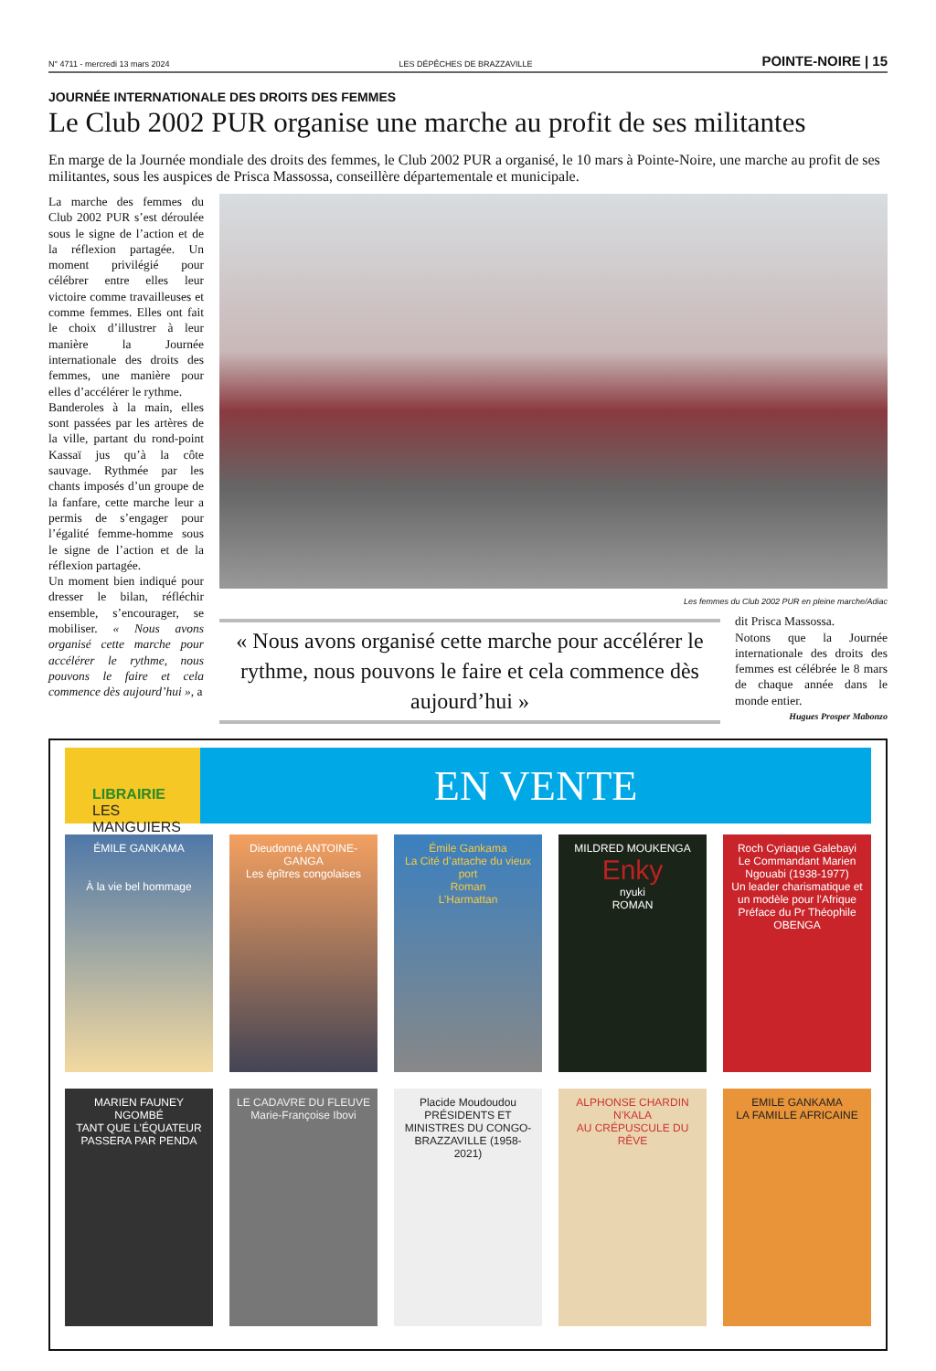N° 4711 - mercredi 13 mars 2024 LES DÉPÊCHES DE BRAZZAVILLE POINTE-NOIRE | 15
JOURNÉE INTERNATIONALE DES DROITS DES FEMMES
Le Club 2002 PUR organise une marche au profit de ses militantes
En marge de la Journée mondiale des droits des femmes, le Club 2002 PUR a organisé, le 10 mars à Pointe-Noire, une marche au profit de ses militantes, sous les auspices de Prisca Massossa, conseillère départementale et municipale.
La marche des femmes du Club 2002 PUR s’est déroulée sous le signe de l’action et de la réflexion partagée. Un moment privilégié pour célébrer entre elles leur victoire comme travailleuses et comme femmes. Elles ont fait le choix d’illustrer à leur manière la Journée internationale des droits des femmes, une manière pour elles d’accélérer le rythme.
Banderoles à la main, elles sont passées par les artères de la ville, partant du rond-point Kassaï jus qu’à la côte sauvage. Rythmée par les chants imposés d’un groupe de la fanfare, cette marche leur a permis de s’engager pour l’égalité femme-homme sous le signe de l’action et de la réflexion partagée.
Un moment bien indiqué pour dresser le bilan, réfléchir ensemble, s’encourager, se mobiliser. « Nous avons organisé cette marche pour accélérer le rythme, nous pouvons le faire et cela commence dès aujourd’hui », a
Les femmes du Club 2002 PUR en pleine marche/Adiac
« Nous avons organisé cette marche pour accélérer le rythme, nous pouvons le faire et cela commence dès aujourd’hui »
dit Prisca Massossa.
Notons que la Journée internationale des droits des femmes est célébrée le 8 mars de chaque année dans le monde entier.
Hugues Prosper Mabonzo
LIBRAIRIE
LES MANGUIERS
EN VENTE
ÉMILE GANKAMA
À la vie bel hommage
Dieudonné ANTOINE-GANGA
Les épîtres congolaises
Émile Gankama
La Cité d’attache du vieux port
Roman
L’Harmattan
MILDRED MOUKENGA
Enky
nyuki
ROMAN
Roch Cyriaque Galebayi
Le Commandant Marien Ngouabi (1938-1977)
Un leader charismatique et un modèle pour l’Afrique
Préface du Pr Théophile OBENGA
MARIEN FAUNEY NGOMBÉ
TANT QUE L’ÉQUATEUR PASSERA PAR PENDA
LE CADAVRE DU FLEUVE
Marie-Françoise Ibovi
Placide Moudoudou
PRÉSIDENTS ET MINISTRES DU CONGO-BRAZZAVILLE (1958-2021)
ALPHONSE CHARDIN N’KALA
AU CRÉPUSCULE DU RÊVE
EMILE GANKAMA
LA FAMILLE AFRICAINE